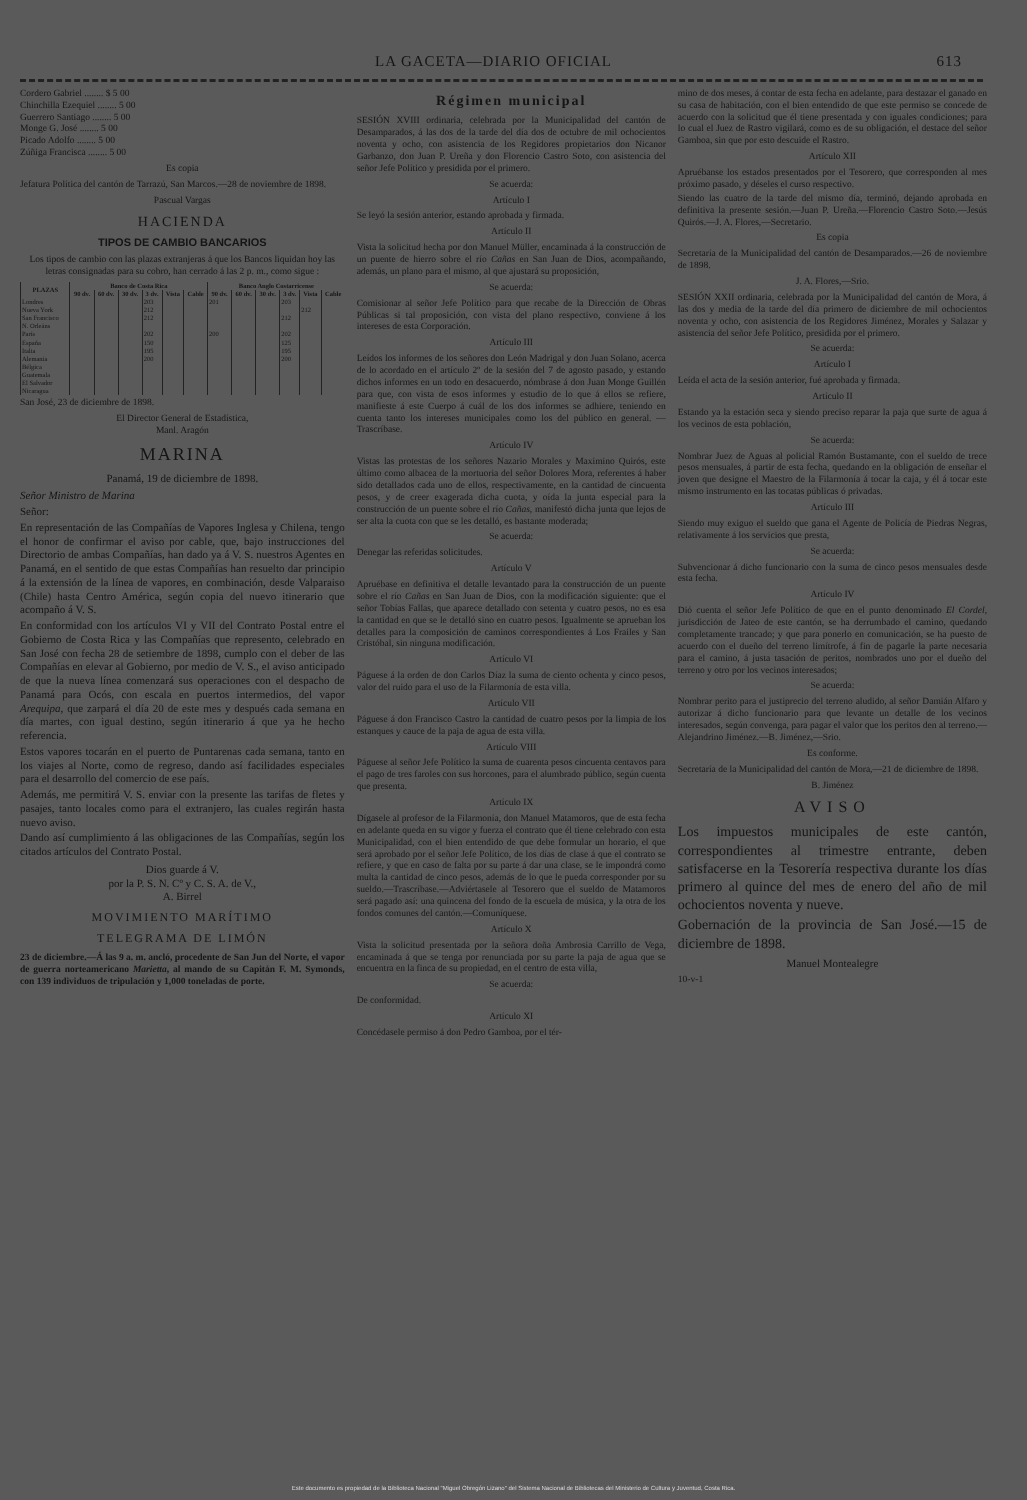LA GACETA—DIARIO OFICIAL 613
Cordero Gabriel ........ $ 5 00
Chinchilla Ezequiel ........ 5 00
Guerrero Santiago ........ 5 00
Monge G. José ........ 5 00
Picado Adolfo ........ 5 00
Zúñiga Francisca ........ 5 00
Es copia
Jefatura Política del cantón de Tarrazú, San Marcos.—28 de noviembre de 1898.
Pascual Vargas
HACIENDA
TIPOS DE CAMBIO BANCARIOS
Los tipos de cambio con las plazas extranjeras á que los Bancos liquidan hoy las letras consignadas para su cobro, han cerrado á las 2 p. m., como sigue :
| PLAZAS | Banco de Costa Rica | | | | | | Banco Anglo Costarricense | | | | | |
| --- | --- | --- | --- | --- | --- | --- | --- | --- | --- | --- | --- | --- |
| | 90 dv. | 60 dv. | 30 dv. | 3 dv. | Vista | Cable | 90 dv. | 60 dv. | 30 dv. | 3 dv. | Vista | Cable |
| Londres | | | | 203 | | | 201 | | | 203 | | |
| Nueva York | | | | 212 | | | | | | | 212 | |
| San Francisco | | | | 212 | | | | | | 212 | | |
| N. Orleáns | | | | | | | | | | | | |
| París | | | | 202 | | | 200 | | | 202 | | |
| España | | | | 150 | | | | | | 125 | | |
| Italia | | | | 195 | | | | | | 195 | | |
| Alemania | | | | 200 | | | | | | 200 | | |
| Bélgica | | | | | | | | | | | | |
| Guatemala | | | | | | | | | | | | |
| El Salvador | | | | | | | | | | | | |
| Nicaragua | | | | | | | | | | | | |
San José, 23 de diciembre de 1898.
El Director General de Estadística,
Manl. Aragón
MARINA
Panamá, 19 de diciembre de 1898.
Señor Ministro de Marina
Señor:
En representación de las Compañías de Vapores Inglesa y Chilena, tengo el honor de confirmar el aviso por cable, que, bajo instrucciones del Directorio de ambas Compañías, han dado ya á V. S. nuestros Agentes en Panamá, en el sentido de que estas Compañías han resuelto dar principio á la extensión de la línea de vapores, en combinación, desde Valparaiso (Chile) hasta Centro América, según copia del nuevo itinerario que acompaño á V. S.
En conformidad con los artículos VI y VII del Contrato Postal entre el Gobierno de Costa Rica y las Compañías que represento, celebrado en San José con fecha 28 de setiembre de 1898, cumplo con el deber de las Compañías en elevar al Gobierno, por medio de V. S., el aviso anticipado de que la nueva línea comenzará sus operaciones con el despacho de Panamá para Ocós, con escala en puertos intermedios, del vapor Arequipa, que zarpará el día 20 de este mes y después cada semana en día martes, con igual destino, según itinerario á que ya he hecho referencia.
Estos vapores tocarán en el puerto de Puntarenas cada semana, tanto en los viajes al Norte, como de regreso, dando así facilidades especiales para el desarrollo del comercio de ese país.
Además, me permitirá V. S. enviar con la presente las tarifas de fletes y pasajes, tanto locales como para el extranjero, las cuales regirán hasta nuevo aviso.
Dando así cumplimiento á las obligaciones de las Compañías, según los citados artículos del Contrato Postal.
Dios guarde á V.
por la P. S. N. Cº y C. S. A. de V.,
A. Birrel
MOVIMIENTO MARÍTIMO
TELEGRAMA DE LIMÓN
23 de diciembre.—Á las 9 a. m. ancló, procedente de San Jun del Norte, el vapor de guerra norteamericano Marietta, al mando de su Capitán F. M. Symonds, con 139 individuos de tripulación y 1,000 toneladas de porte.
Régimen municipal
SESIÓN XVIII ordinaria, celebrada por la Municipalidad del cantón de Desamparados, á las dos de la tarde del día dos de octubre de mil ochocientos noventa y ocho, con asistencia de los Regidores propietarios don Nicanor Garbanzo, don Juan P. Ureña y don Florencio Castro Soto, con asistencia del señor Jefe Político y presidida por el primero.
Se acuerda:
Artículo I
Se leyó la sesión anterior, estando aprobada y firmada.
Artículo II
Vista la solicitud hecha por don Manuel Müller, encaminada á la construcción de un puente de hierro sobre el río Cañas en San Juan de Dios, acompañando, además, un plano para el mismo, al que ajustará su proposición,
Se acuerda:
Comisionar al señor Jefe Político para que recabe de la Dirección de Obras Públicas si tal proposición, con vista del plano respectivo, conviene á los intereses de esta Corporación.
Artículo III
Leídos los informes de los señores don León Madrigal y don Juan Solano, acerca de lo acordado en el artículo 2º de la sesión del 7 de agosto pasado, y estando dichos informes en un todo en desacuerdo, nómbrase á don Juan Monge Guillén para que, con vista de esos informes y estudio de lo que á ellos se refiere, manifieste á este Cuerpo á cuál de los dos informes se adhiere, teniendo en cuenta tanto los intereses municipales como los del público en general. —Trascríbase.
Artículo IV
Vistas las protestas de los señores Nazario Morales y Maximino Quirós, este último como albacea de la mortuoria del señor Dolores Mora, referentes á haber sido detallados cada uno de ellos, respectivamente, en la cantidad de cincuenta pesos, y de creer exagerada dicha cuota, y oída la junta especial para la construcción de un puente sobre el río Cañas, manifestó dicha junta que lejos de ser alta la cuota con que se les detalló, es bastante moderada;
Se acuerda:
Denegar las referidas solicitudes.
Artículo V
Apruébase en definitiva el detalle levantado para la construcción de un puente sobre el río Cañas en San Juan de Dios, con la modificación siguiente: que el señor Tobías Fallas, que aparece detallado con setenta y cuatro pesos, no es esa la cantidad en que se le detalló sino en cuatro pesos. Igualmente se aprueban los detalles para la composición de caminos correspondientes á Los Frailes y San Cristóbal, sin ninguna modificación.
Artículo VI
Páguese á la orden de don Carlos Díaz la suma de ciento ochenta y cinco pesos, valor del ruido para el uso de la Filarmonía de esta villa.
Artículo VII
Páguese á don Francisco Castro la cantidad de cuatro pesos por la limpia de los estanques y cauce de la paja de agua de esta villa.
Artículo VIII
Páguese al señor Jefe Político la suma de cuarenta pesos cincuenta centavos para el pago de tres faroles con sus horcones, para el alumbrado público, según cuenta que presenta.
Artículo IX
Dígasele al profesor de la Filarmonía, don Manuel Matamoros, que de esta fecha en adelante queda en su vigor y fuerza el contrato que él tiene celebrado con esta Municipalidad, con el bien entendido de que debe formular un horario, el que será aprobado por el señor Jefe Político, de los días de clase á que el contrato se refiere, y que en caso de falta por su parte á dar una clase, se le impondrá como multa la cantidad de cinco pesos, además de lo que le pueda corresponder por su sueldo.—Trascríbase.—Adviértasele al Tesorero que el sueldo de Matamoros será pagado así: una quincena del fondo de la escuela de música, y la otra de los fondos comunes del cantón.—Comuníquese.
Artículo X
Vista la solicitud presentada por la señora doña Ambrosia Carrillo de Vega, encaminada á que se tenga por renunciada por su parte la paja de agua que se encuentra en la finca de su propiedad, en el centro de esta villa,
Se acuerda:
De conformidad.
Artículo XI
Concédasele permiso á don Pedro Gamboa, por el tér-
mino de dos meses, á contar de esta fecha en adelante, para destazar el ganado en su casa de habitación, con el bien entendido de que este permiso se concede de acuerdo con la solicitud que él tiene presentada y con iguales condiciones; para lo cual el Juez de Rastro vigilará, como es de su obligación, el destace del señor Gamboa, sin que por esto descuide el Rastro.
Artículo XII
Apruébanse los estados presentados por el Tesorero, que corresponden al mes próximo pasado, y déseles el curso respectivo.
Siendo las cuatro de la tarde del mismo día, terminó, dejando aprobada en definitiva la presente sesión.—Juan P. Ureña.—Florencio Castro Soto.—Jesús Quirós.—J. A. Flores,—Secretario.
Es copia
Secretaría de la Municipalidad del cantón de Desamparados.—26 de noviembre de 1898.
J. A. Flores,—Srio.
SESIÓN XXII ordinaria, celebrada por la Municipalidad del cantón de Mora, á las dos y media de la tarde del día primero de diciembre de mil ochocientos noventa y ocho, con asistencia de los Regidores Jiménez, Morales y Salazar y asistencia del señor Jefe Político, presidida por el primero.
Se acuerda:
Artículo I
Leída el acta de la sesión anterior, fué aprobada y firmada.
Artículo II
Estando ya la estación seca y siendo preciso reparar la paja que surte de agua á los vecinos de esta población,
Se acuerda:
Nombrar Juez de Aguas al policial Ramón Bustamante, con el sueldo de trece pesos mensuales, á partir de esta fecha, quedando en la obligación de enseñar el joven que designe el Maestro de la Filarmonía á tocar la caja, y él á tocar este mismo instrumento en las tocatas públicas ó privadas.
Artículo III
Siendo muy exiguo el sueldo que gana el Agente de Policía de Piedras Negras, relativamente á los servicios que presta,
Se acuerda:
Subvencionar á dicho funcionario con la suma de cinco pesos mensuales desde esta fecha.
Artículo IV
Dió cuenta el señor Jefe Político de que en el punto denominado El Cordel, jurisdicción de Jateo de este cantón, se ha derrumbado el camino, quedando completamente trancado; y que para ponerlo en comunicación, se ha puesto de acuerdo con el dueño del terreno limítrofe, á fin de pagarle la parte necesaria para el camino, á justa tasación de peritos, nombrados uno por el dueño del terreno y otro por los vecinos interesados;
Se acuerda:
Nombrar perito para el justiprecio del terreno aludido, al señor Damián Alfaro y autorizar á dicho funcionario para que levante un detalle de los vecinos interesados, según convenga, para pagar el valor que los peritos den al terreno.—Alejandrino Jiménez.—B. Jiménez,—Srio.
Es conforme.
Secretaría de la Municipalidad del cantón de Mora,—21 de diciembre de 1898.
B. Jiménez
AVISO
Los impuestos municipales de este cantón, correspondientes al trimestre entrante, deben satisfacerse en la Tesorería respectiva durante los días primero al quince del mes de enero del año de mil ochocientos noventa y nueve.
Gobernación de la provincia de San José.—15 de diciembre de 1898.
Manuel Montealegre
10-v-1
Este documento es propiedad de la Biblioteca Nacional "Miguel Obregón Lizano" del Sistema Nacional de Bibliotecas del Ministerio de Cultura y Juventud, Costa Rica.